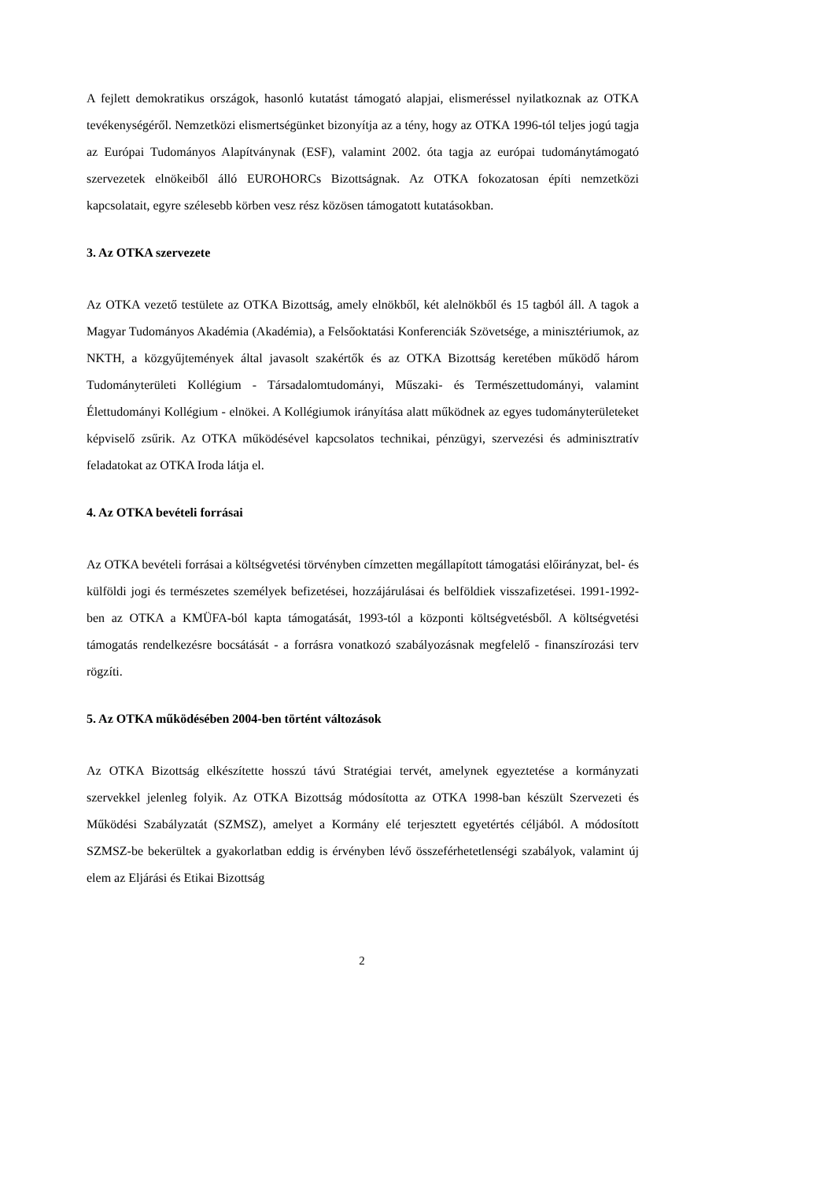A fejlett demokratikus országok, hasonló kutatást támogató alapjai, elismeréssel nyilatkoznak az OTKA tevékenységéről. Nemzetközi elismertségünket bizonyítja az a tény, hogy az OTKA 1996-tól teljes jogú tagja az Európai Tudományos Alapítványnak (ESF), valamint 2002. óta tagja az európai tudománytámogató szervezetek elnökeiből álló EUROHORCs Bizottságnak. Az OTKA fokozatosan építi nemzetközi kapcsolatait, egyre szélesebb körben vesz rész közösen támogatott kutatásokban.
3. Az OTKA szervezete
Az OTKA vezető testülete az OTKA Bizottság, amely elnökből, két alelnökből és 15 tagból áll. A tagok a Magyar Tudományos Akadémia (Akadémia), a Felsőoktatási Konferenciák Szövetsége, a minisztériumok, az NKTH, a közgyűjtemények által javasolt szakértők és az OTKA Bizottság keretében működő három Tudományterületi Kollégium - Társadalomtudományi, Műszaki- és Természettudományi, valamint Élettudományi Kollégium - elnökei. A Kollégiumok irányítása alatt működnek az egyes tudományterületeket képviselő zsűrik. Az OTKA működésével kapcsolatos technikai, pénzügyi, szervezési és adminisztratív feladatokat az OTKA Iroda látja el.
4. Az OTKA bevételi forrásai
Az OTKA bevételi forrásai a költségvetési törvényben címzetten megállapított támogatási előirányzat, bel- és külföldi jogi és természetes személyek befizetései, hozzájárulásai és belföldiek visszafizetései. 1991-1992-ben az OTKA a KMÜFA-ból kapta támogatását, 1993-tól a központi költségvetésből. A költségvetési támogatás rendelkezésre bocsátását - a forrásra vonatkozó szabályozásnak megfelelő - finanszírozási terv rögzíti.
5. Az OTKA működésében 2004-ben történt változások
Az OTKA Bizottság elkészítette hosszú távú Stratégiai tervét, amelynek egyeztetése a kormányzati szervekkel jelenleg folyik. Az OTKA Bizottság módosította az OTKA 1998-ban készült Szervezeti és Működési Szabályzatát (SZMSZ), amelyet a Kormány elé terjesztett egyetértés céljából. A módosított SZMSZ-be bekerültek a gyakorlatban eddig is érvényben lévő összeférhetetlenségi szabályok, valamint új elem az Eljárási és Etikai Bizottság
2